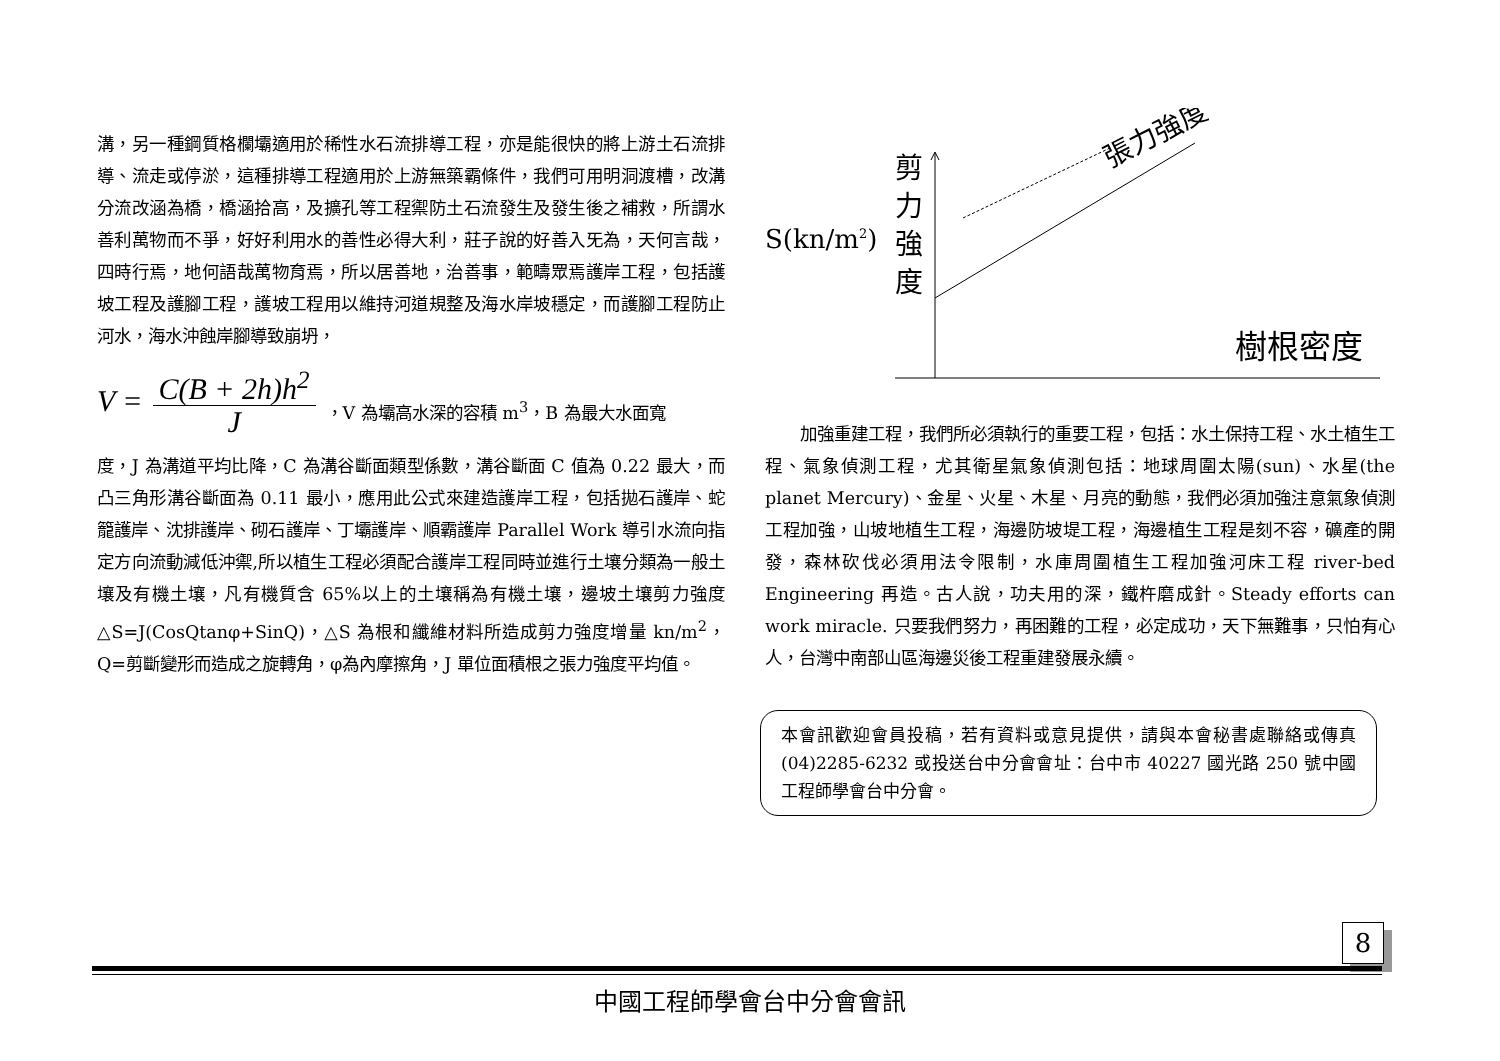溝，另一種鋼質格欄壩適用於稀性水石流排導工程，亦是能很快的將上游土石流排導、流走或停淤，這種排導工程適用於上游無築霸條件，我們可用明洞渡槽，改溝分流改涵為橋，橋涵拾高，及擴孔等工程禦防土石流發生及發生後之補救，所謂水善利萬物而不爭，好好利用水的善性必得大利，莊子說的好善入旡為，天何言哉，四時行焉，地何語哉萬物育焉，所以居善地，治善事，範疇眾焉護岸工程，包括護坡工程及護腳工程，護坡工程用以維持河道規整及海水岸坡穩定，而護腳工程防止河水，海水沖蝕岸腳導致崩坍，
V =
C(B + 2h)h<sup>2</sup>
J
，V 為壩高水深的容積 m<sup>3</sup>，B 為最大水面寬
度，J 為溝道平均比降，C 為溝谷斷面類型係數，溝谷斷面 C 值為 0.22 最大，而凸三角形溝谷斷面為 0.11 最小，應用此公式來建造護岸工程，包括拋石護岸、蛇籠護岸、沈排護岸、砌石護岸、丁壩護岸、順霸護岸 Parallel Work 導引水流向指定方向流動減低沖禦,所以植生工程必須配合護岸工程同時並進行土壤分類為一般土壤及有機土壤，凡有機質含 65%以上的土壤稱為有機土壤，邊坡土壤剪力強度△S=J(CosQtanφ+SinQ)，△S 為根和纖維材料所造成剪力強度增量 kn/m<sup>2</sup>，Q=剪斷變形而造成之旋轉角，φ為內摩擦角，J 單位面積根之張力強度平均值。
張力強度
剪
力
強
度
S(kn/m2)
樹根密度
加強重建工程，我們所必須執行的重要工程，包括：水土保持工程、水土植生工程、氣象偵測工程，尤其衛星氣象偵測包括：地球周圍太陽(sun)、水星(the planet Mercury)、金星、火星、木星、月亮的動態，我們必須加強注意氣象偵測工程加強，山坡地植生工程，海邊防坡堤工程，海邊植生工程是刻不容，礦產的開發，森林砍伐必須用法令限制，水庫周圍植生工程加強河床工程 river-bed Engineering 再造。古人說，功夫用的深，鐵杵磨成針。Steady efforts can work miracle. 只要我們努力，再困難的工程，必定成功，天下無難事，只怕有心人，台灣中南部山區海邊災後工程重建發展永續。
本會訊歡迎會員投稿，若有資料或意見提供，請與本會秘書處聯絡或傳真(04)2285-6232 或投送台中分會會址：台中市 40227 國光路 250 號中國工程師學會台中分會。
8
中國工程師學會台中分會會訊